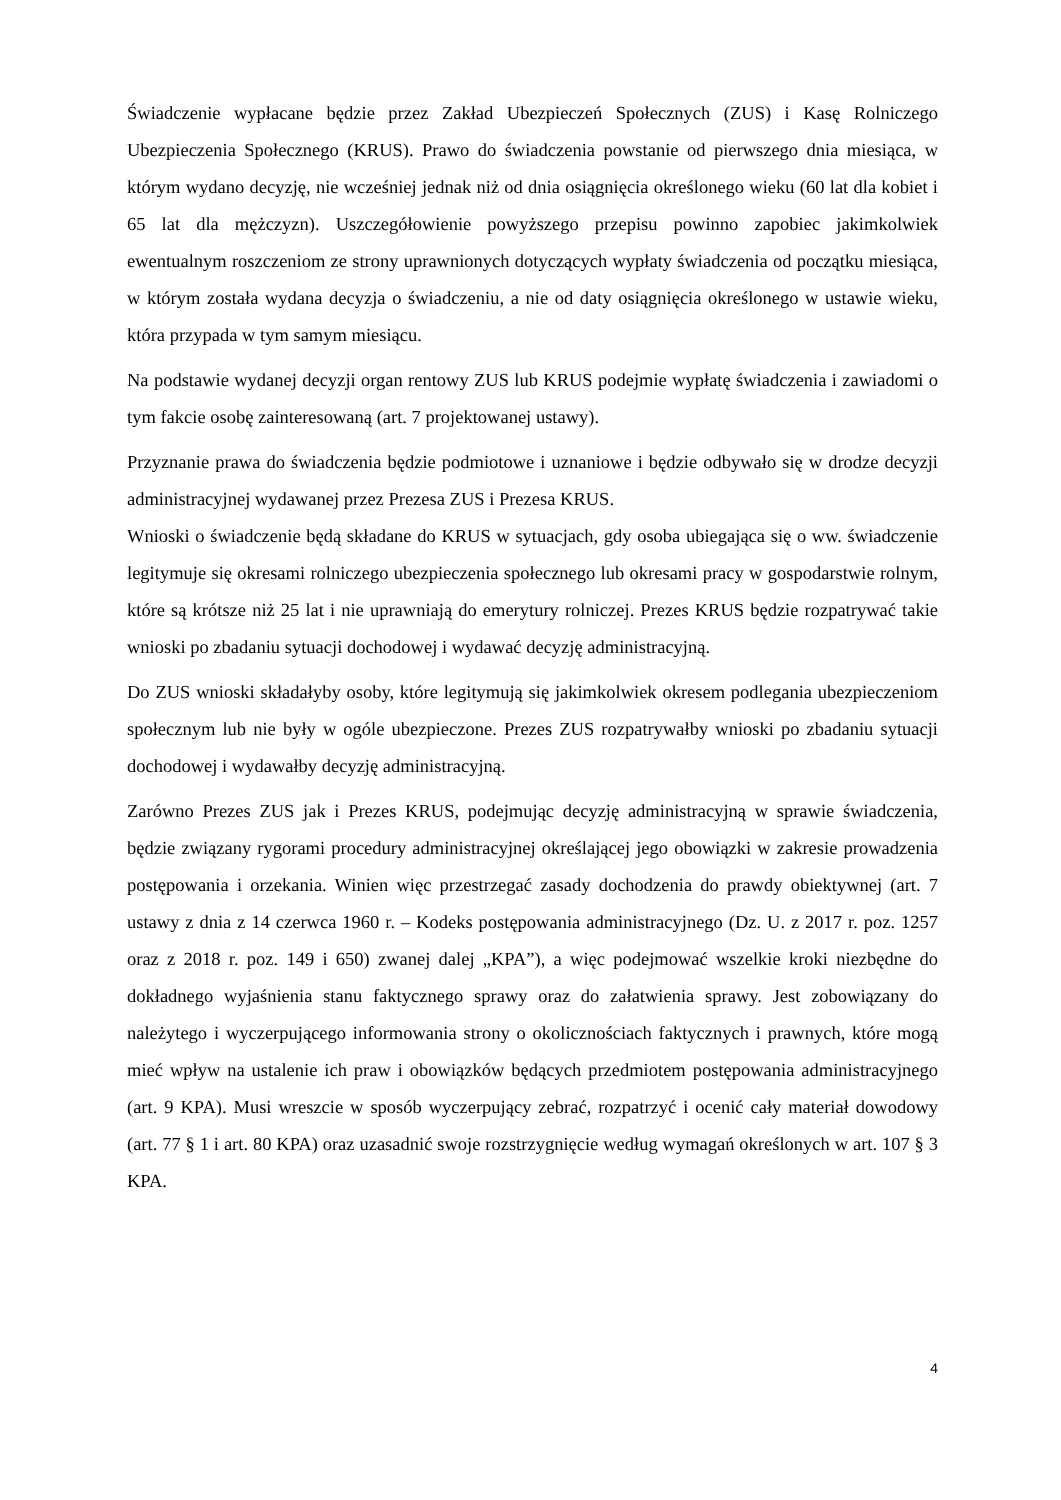Świadczenie wypłacane będzie przez Zakład Ubezpieczeń Społecznych (ZUS) i Kasę Rolniczego Ubezpieczenia Społecznego (KRUS). Prawo do świadczenia powstanie od pierwszego dnia miesiąca, w którym wydano decyzję, nie wcześniej jednak niż od dnia osiągnięcia określonego wieku (60 lat dla kobiet i 65 lat dla mężczyzn). Uszczegółowienie powyższego przepisu powinno zapobiec jakimkolwiek ewentualnym roszczeniom ze strony uprawnionych dotyczących wypłaty świadczenia od początku miesiąca, w którym została wydana decyzja o świadczeniu, a nie od daty osiągnięcia określonego w ustawie wieku, która przypada w tym samym miesiącu.
Na podstawie wydanej decyzji organ rentowy ZUS lub KRUS podejmie wypłatę świadczenia i zawiadomi o tym fakcie osobę zainteresowaną (art. 7 projektowanej ustawy).
Przyznanie prawa do świadczenia będzie podmiotowe i uznaniowe i będzie odbywało się w drodze decyzji administracyjnej wydawanej przez Prezesa ZUS i Prezesa KRUS.
Wnioski o świadczenie będą składane do KRUS w sytuacjach, gdy osoba ubiegająca się o ww. świadczenie legitymuje się okresami rolniczego ubezpieczenia społecznego lub okresami pracy w gospodarstwie rolnym, które są krótsze niż 25 lat i nie uprawniają do emerytury rolniczej. Prezes KRUS będzie rozpatrywać takie wnioski po zbadaniu sytuacji dochodowej i wydawać decyzję administracyjną.
Do ZUS wnioski składałyby osoby, które legitymują się jakimkolwiek okresem podlegania ubezpieczeniom społecznym lub nie były w ogóle ubezpieczone. Prezes ZUS rozpatrywałby wnioski po zbadaniu sytuacji dochodowej i wydawałby decyzję administracyjną.
Zarówno Prezes ZUS jak i Prezes KRUS, podejmując decyzję administracyjną w sprawie świadczenia, będzie związany rygorami procedury administracyjnej określającej jego obowiązki w zakresie prowadzenia postępowania i orzekania. Winien więc przestrzegać zasady dochodzenia do prawdy obiektywnej (art. 7 ustawy z dnia z 14 czerwca 1960 r. – Kodeks postępowania administracyjnego (Dz. U. z 2017 r. poz. 1257 oraz z 2018 r. poz. 149 i 650) zwanej dalej „KPA”), a więc podejmować wszelkie kroki niezbędne do dokładnego wyjaśnienia stanu faktycznego sprawy oraz do załatwienia sprawy. Jest zobowiązany do należytego i wyczerpującego informowania strony o okolicznościach faktycznych i prawnych, które mogą mieć wpływ na ustalenie ich praw i obowiązków będących przedmiotem postępowania administracyjnego (art. 9 KPA). Musi wreszcie w sposób wyczerpujący zebrać, rozpatrzyć i ocenić cały materiał dowodowy (art. 77 § 1 i art. 80 KPA) oraz uzasadnić swoje rozstrzygnięcie według wymagań określonych w art. 107 § 3 KPA.
4